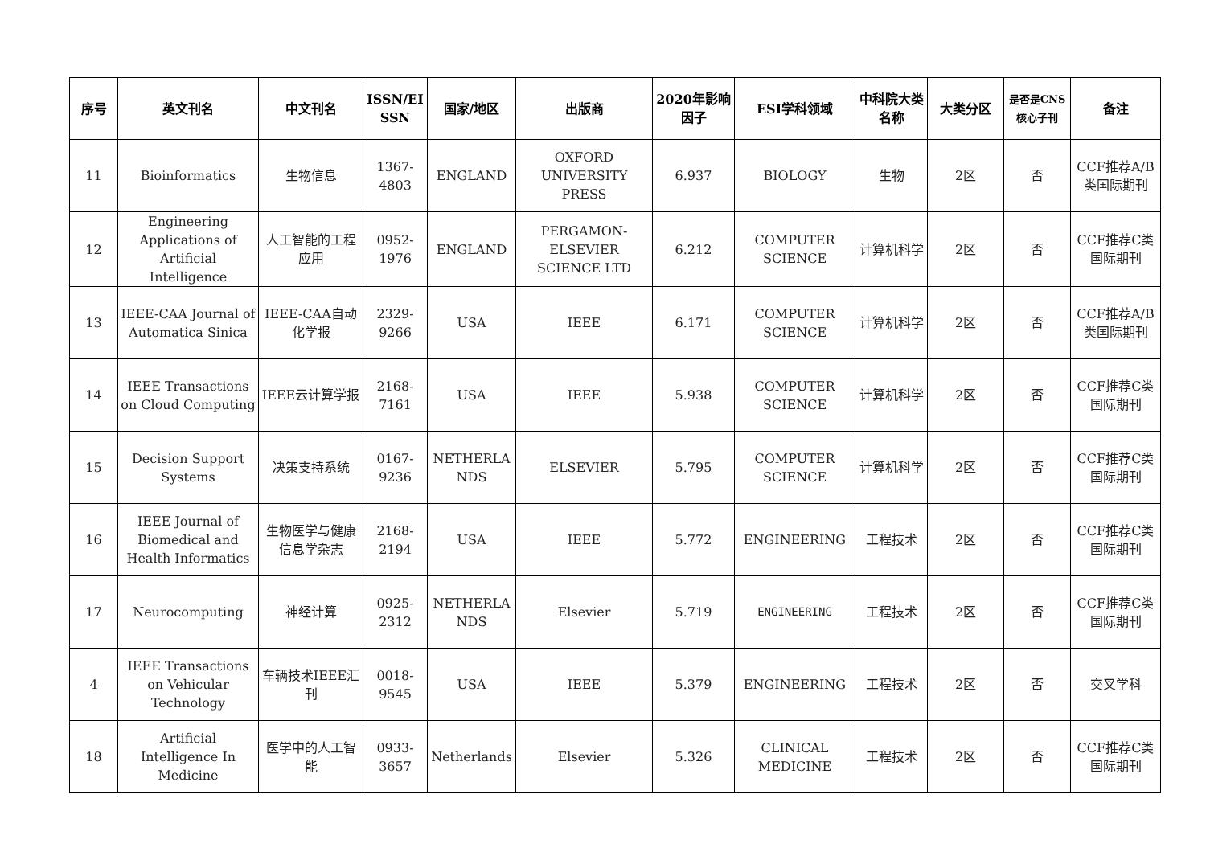| 序号 | 英文刊名 | 中文刊名 | ISSN/EI SSN | 国家/地区 | 出版商 | 2020年影响因子 | ESI学科领域 | 中科院大类名称 | 大类分区 | 是否是CNS核心子刊 | 备注 |
| --- | --- | --- | --- | --- | --- | --- | --- | --- | --- | --- | --- |
| 11 | Bioinformatics | 生物信息 | 1367- 4803 | ENGLAND | OXFORD UNIVERSITY PRESS | 6.937 | BIOLOGY | 生物 | 2区 | 否 | CCF推荐A/B类国际期刊 |
| 12 | Engineering Applications of Artificial Intelligence | 人工智能的工程应用 | 0952- 1976 | ENGLAND | PERGAMON-ELSEVIER SCIENCE LTD | 6.212 | COMPUTER SCIENCE | 计算机科学 | 2区 | 否 | CCF推荐C类国际期刊 |
| 13 | IEEE-CAA Journal of Automatica Sinica | IEEE-CAA自动化学报 | 2329- 9266 | USA | IEEE | 6.171 | COMPUTER SCIENCE | 计算机科学 | 2区 | 否 | CCF推荐A/B类国际期刊 |
| 14 | IEEE Transactions on Cloud Computing | IEEE云计算学报 | 2168- 7161 | USA | IEEE | 5.938 | COMPUTER SCIENCE | 计算机科学 | 2区 | 否 | CCF推荐C类国际期刊 |
| 15 | Decision Support Systems | 决策支持系统 | 0167- 9236 | NETHERLA NDS | ELSEVIER | 5.795 | COMPUTER SCIENCE | 计算机科学 | 2区 | 否 | CCF推荐C类国际期刊 |
| 16 | IEEE Journal of Biomedical and Health Informatics | 生物医学与健康信息学杂志 | 2168- 2194 | USA | IEEE | 5.772 | ENGINEERING | 工程技术 | 2区 | 否 | CCF推荐C类国际期刊 |
| 17 | Neurocomputing | 神经计算 | 0925- 2312 | NETHERLA NDS | Elsevier | 5.719 | ENGINEERING | 工程技术 | 2区 | 否 | CCF推荐C类国际期刊 |
| 4 | IEEE Transactions on Vehicular Technology | 车辆技术IEEE汇刊 | 0018- 9545 | USA | IEEE | 5.379 | ENGINEERING | 工程技术 | 2区 | 否 | 交叉学科 |
| 18 | Artificial Intelligence In Medicine | 医学中的人工智能 | 0933- 3657 | Netherlands | Elsevier | 5.326 | CLINICAL MEDICINE | 工程技术 | 2区 | 否 | CCF推荐C类国际期刊 |